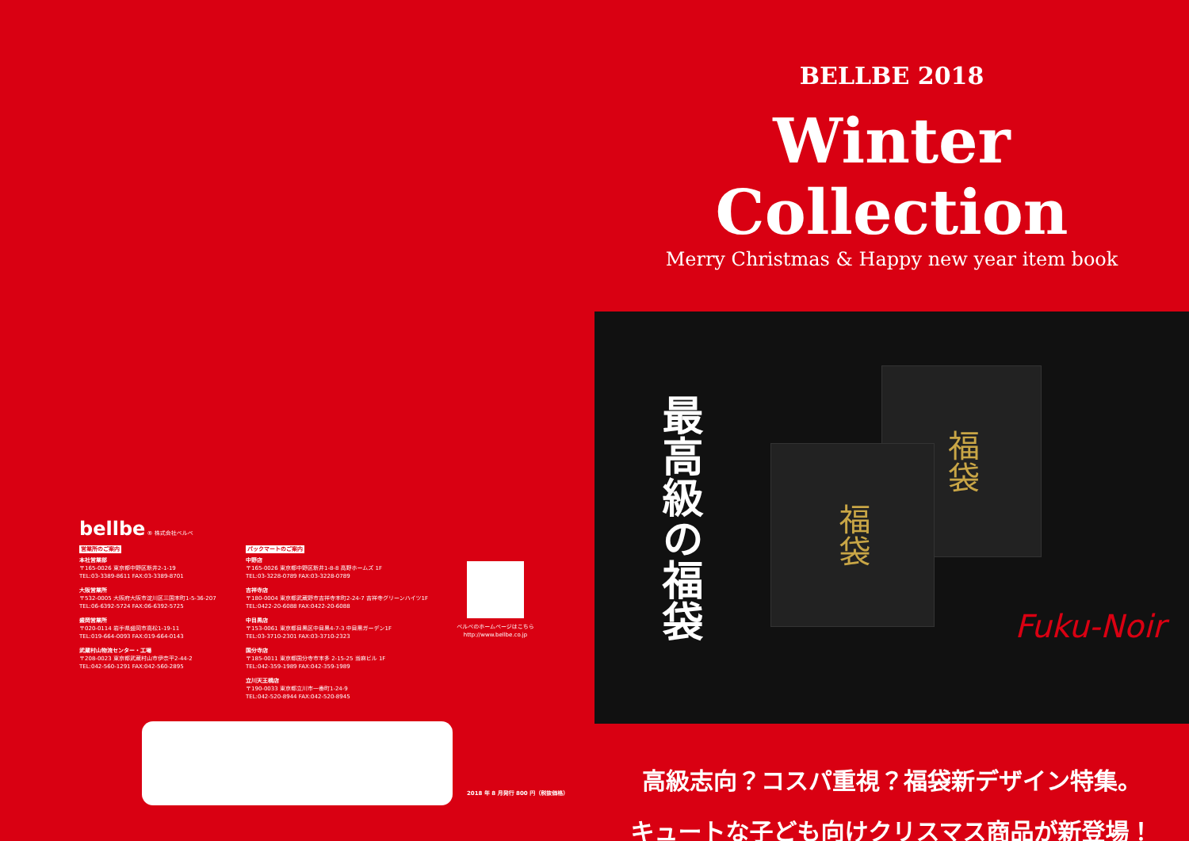bellbe ® 株式会社ベルベ
営業所のご案内
本社営業部
〒165-0026 東京都中野区新井2-1-19
TEL:03-3389-8611 FAX:03-3389-8701
大阪営業所
〒532-0005 大阪府大阪市淀川区三国本町1-5-36-207
TEL:06-6392-5724 FAX:06-6392-5725
盛岡営業所
〒020-0114 岩手県盛岡市高松1-19-11
TEL:019-664-0093 FAX:019-664-0143
武蔵村山物流センター・工場
〒208-0023 東京都武蔵村山市伊奈平2-44-2
TEL:042-560-1291 FAX:042-560-2895
パックマートのご案内
中野店
〒165-0026 東京都中野区新井1-8-8 高野ホームズ 1F
TEL:03-3228-0789 FAX:03-3228-0789
吉祥寺店
〒180-0004 東京都武蔵野市吉祥寺本町2-24-7 吉祥寺グリーンハイツ1F
TEL:0422-20-6088 FAX:0422-20-6088
中目黒店
〒153-0061 東京都目黒区中目黒4-7-3 中目黒ガーデン1F
TEL:03-3710-2301 FAX:03-3710-2323
国分寺店
〒185-0011 東京都国分寺市本多 2-15-25 当麻ビル 1F
TEL:042-359-1989 FAX:042-359-1989
立川天王橋店
〒190-0033 東京都立川市一番町1-24-9
TEL:042-520-8944 FAX:042-520-8945
ベルベのホームページはこちら
http://www.bellbe.co.jp
2018 年 8 月発行 800 円（税抜価格）
BELLBE 2018
Winter Collection
Merry Christmas & Happy new year item book
最高級の福袋
福袋
福袋
Fuku-Noir
高級志向？コスパ重視？福袋新デザイン特集。
キュートな子ども向けクリスマス商品が新登場！